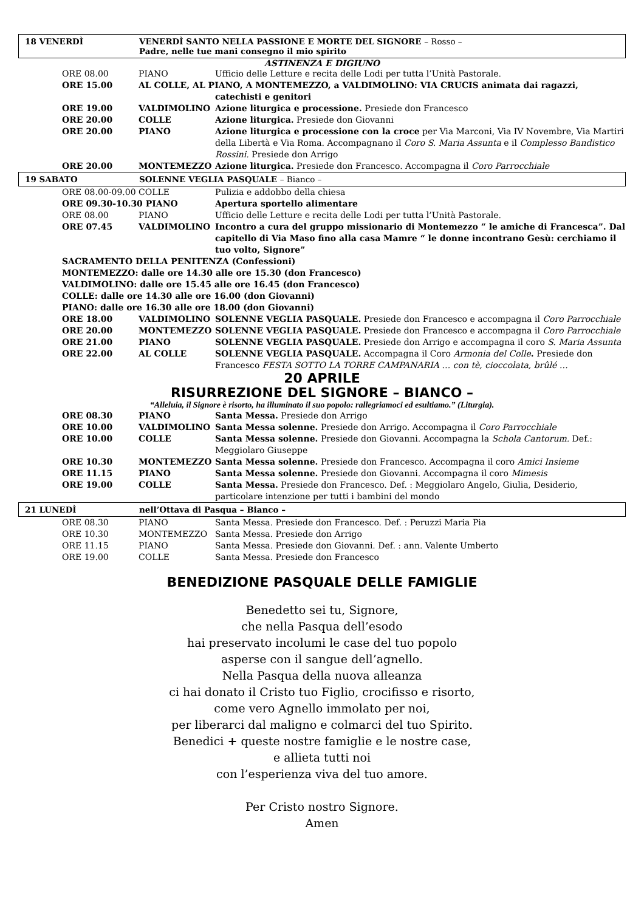18 VENERDÌ VENERDÌ SANTO NELLA PASSIONE E MORTE DEL SIGNORE – Rosso –
Padre, nelle tue mani consegno il mio spirito
ASTINENZA E DIGIUNO
| ORE 08.00 | PIANO | Ufficio delle Letture e recita delle Lodi per tutta l’Unità Pastorale. |
| ORE 15.00 | AL COLLE, AL PIANO, A MONTEMEZZO, a VALDIMOLINO: VIA CRUCIS animata dai ragazzi, | |
| | | catechisti e genitori |
| ORE 19.00 | VALDIMOLINO | Azione liturgica e processione. Presiede don Francesco |
| ORE 20.00 | COLLE | Azione liturgica. Presiede don Giovanni |
| ORE 20.00 | PIANO | Azione liturgica e processione con la croce per Via Marconi, Via IV Novembre, Via Martiri della Libertà e Via Roma. Accompagnano il Coro S. Maria Assunta e il Complesso Bandistico Rossini. Presiede don Arrigo |
| ORE 20.00 | MONTEMEZZO | Azione liturgica. Presiede don Francesco. Accompagna il Coro Parrocchiale |
19 SABATO SOLENNE VEGLIA PASQUALE – Bianco –
| ORE 08.00-09.00 COLLE | | Pulizia e addobbo della chiesa |
| ORE 09.30-10.30 PIANO | | Apertura sportello alimentare |
| ORE 08.00 | PIANO | Ufficio delle Letture e recita delle Lodi per tutta l’Unità Pastorale. |
| ORE 07.45 | VALDIMOLINO | Incontro a cura del gruppo missionario di Montemezzo “ le amiche di Francesca”. Dal capitello di Via Maso fino alla casa Mamre “ le donne incontrano Gesù: cerchiamo il tuo volto, Signore” |
SACRAMENTO DELLA PENITENZA (Confessioni)
MONTEMEZZO: dalle ore 14.30 alle ore 15.30 (don Francesco)
VALDIMOLINO: dalle ore 15.45 alle ore 16.45 (don Francesco)
COLLE: dalle ore 14.30 alle ore 16.00 (don Giovanni)
PIANO: dalle ore 16.30 alle ore 18.00 (don Giovanni)
| ORE 18.00 | VALDIMOLINO | SOLENNE VEGLIA PASQUALE. Presiede don Francesco e accompagna il Coro Parrocchiale |
| ORE 20.00 | MONTEMEZZO | SOLENNE VEGLIA PASQUALE. Presiede don Francesco e accompagna il Coro Parrocchiale |
| ORE 21.00 | PIANO | SOLENNE VEGLIA PASQUALE. Presiede don Arrigo e accompagna il coro S. Maria Assunta |
| ORE 22.00 | AL COLLE | SOLENNE VEGLIA PASQUALE. Accompagna il Coro Armonia del Colle . Presiede don Francesco FESTA SOTTO LA TORRE CAMPANARIA … con tè, cioccolata, brûlé … |
20 APRILE
RISURREZIONE DEL SIGNORE – BIANCO –
“Alleluia, il Signore è risorto, ha illuminato il suo popolo: rallegriamoci ed esultiamo.” (Liturgia).
| ORE 08.30 | PIANO | Santa Messa. Presiede don Arrigo |
| ORE 10.00 | VALDIMOLINO | Santa Messa solenne. Presiede don Arrigo. Accompagna il Coro Parrocchiale |
| ORE 10.00 | COLLE | Santa Messa solenne. Presiede don Giovanni. Accompagna la Schola Cantorum. Def.: Meggiolaro Giuseppe |
| ORE 10.30 | MONTEMEZZO | Santa Messa solenne. Presiede don Francesco. Accompagna il coro Amici Insieme |
| ORE 11.15 | PIANO | Santa Messa solenne. Presiede don Giovanni. Accompagna il coro Mimesis |
| ORE 19.00 | COLLE | Santa Messa. Presiede don Francesco. Def. : Meggiolaro Angelo, Giulia, Desiderio, particolare intenzione per tutti i bambini del mondo |
21 LUNEDÌ nell’Ottava di Pasqua – Bianco –
| ORE 08.30 | PIANO | Santa Messa. Presiede don Francesco. Def. : Peruzzi Maria Pia |
| ORE 10.30 | MONTEMEZZO | Santa Messa. Presiede don Arrigo |
| ORE 11.15 | PIANO | Santa Messa. Presiede don Giovanni. Def. : ann. Valente Umberto |
| ORE 19.00 | COLLE | Santa Messa. Presiede don Francesco |
BENEDIZIONE PASQUALE DELLE FAMIGLIE
Benedetto sei tu, Signore,
che nella Pasqua dell’esodo
hai preservato incolumi le case del tuo popolo
asperse con il sangue dell’agnello.
Nella Pasqua della nuova alleanza
ci hai donato il Cristo tuo Figlio, crocifisso e risorto,
come vero Agnello immolato per noi,
per liberarci dal maligno e colmarci del tuo Spirito.
Benedici + queste nostre famiglie e le nostre case,
e allieta tutti noi
con l’esperienza viva del tuo amore.
Per Cristo nostro Signore.
Amen